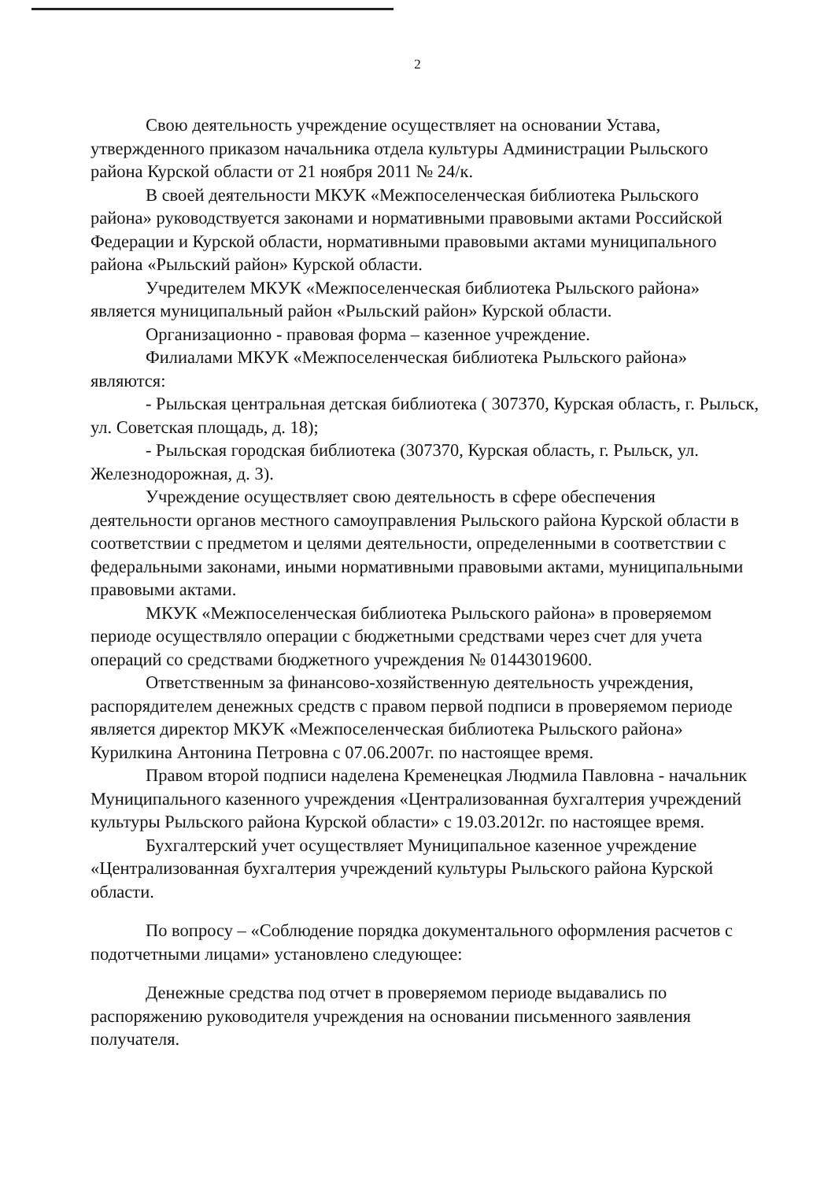2
Свою деятельность учреждение осуществляет на основании Устава, утвержденного приказом начальника отдела культуры Администрации Рыльского района Курской области от 21 ноября 2011 № 24/к.
В своей деятельности МКУК «Межпоселенческая библиотека Рыльского района» руководствуется законами и нормативными правовыми актами Российской Федерации и Курской области, нормативными правовыми актами муниципального района «Рыльский район» Курской области.
Учредителем МКУК «Межпоселенческая библиотека Рыльского района» является муниципальный район «Рыльский район» Курской области.
Организационно - правовая форма – казенное учреждение.
Филиалами МКУК «Межпоселенческая библиотека Рыльского района» являются:
- Рыльская центральная детская библиотека ( 307370, Курская область, г. Рыльск, ул. Советская площадь, д. 18);
- Рыльская городская библиотека (307370, Курская область, г. Рыльск, ул. Железнодорожная, д. 3).
Учреждение осуществляет свою деятельность в сфере обеспечения деятельности органов местного самоуправления Рыльского района Курской области в соответствии с предметом и целями деятельности, определенными в соответствии с федеральными законами, иными нормативными правовыми актами, муниципальными правовыми актами.
МКУК «Межпоселенческая библиотека Рыльского района» в проверяемом периоде осуществляло операции с бюджетными средствами через счет для учета операций со средствами бюджетного учреждения № 01443019600.
Ответственным за финансово-хозяйственную деятельность учреждения, распорядителем денежных средств с правом первой подписи в проверяемом периоде является директор МКУК «Межпоселенческая библиотека Рыльского района» Курилкина Антонина Петровна с 07.06.2007г. по настоящее время.
Правом второй подписи наделена Кременецкая Людмила Павловна - начальник Муниципального казенного учреждения «Централизованная бухгалтерия учреждений культуры Рыльского района Курской области» с 19.03.2012г. по настоящее время.
Бухгалтерский учет осуществляет Муниципальное казенное учреждение «Централизованная бухгалтерия учреждений культуры Рыльского района Курской области.
По вопросу – «Соблюдение порядка документального оформления расчетов с подотчетными лицами» установлено следующее:
Денежные средства под отчет в проверяемом периоде выдавались по распоряжению руководителя учреждения на основании письменного заявления получателя.